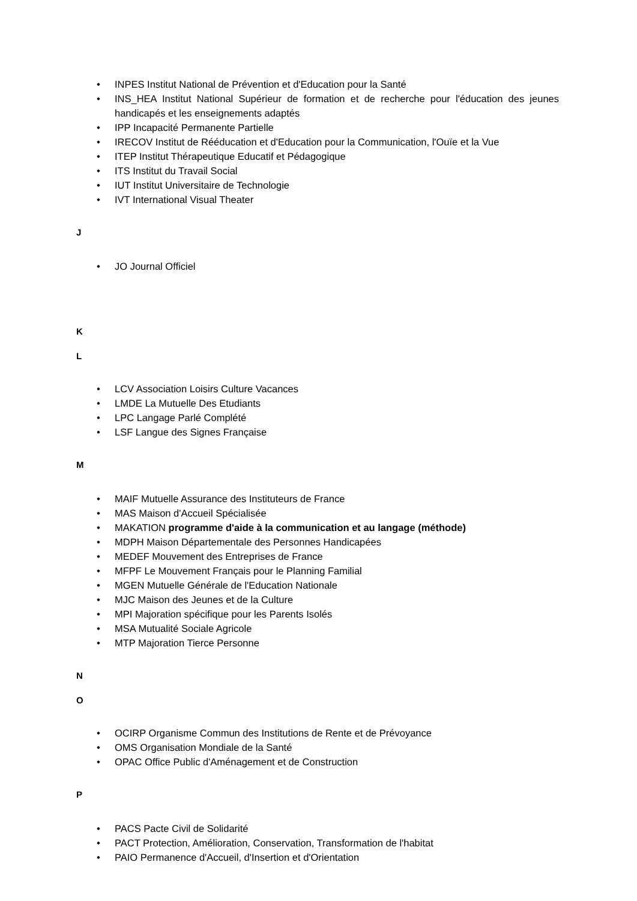• INPES Institut National de Prévention et d'Education pour la Santé
• INS_HEA Institut National Supérieur de formation et de recherche pour l'éducation des jeunes handicapés et les enseignements adaptés
• IPP Incapacité Permanente Partielle
• IRECOV Institut de Rééducation et d'Education pour la Communication, l'Ouïe et la Vue
• ITEP Institut Thérapeutique Educatif et Pédagogique
• ITS Institut du Travail Social
• IUT Institut Universitaire de Technologie
• IVT International Visual Theater
J
• JO Journal Officiel
K
L
• LCV Association Loisirs Culture Vacances
• LMDE La Mutuelle Des Etudiants
• LPC Langage Parlé Complété
• LSF Langue des Signes Française
M
• MAIF Mutuelle Assurance des Instituteurs de France
• MAS Maison d'Accueil Spécialisée
• MAKATION programme d'aide à la communication et au langage (méthode)
• MDPH Maison Départementale des Personnes Handicapées
• MEDEF Mouvement des Entreprises de France
• MFPF Le Mouvement Français pour le Planning Familial
• MGEN Mutuelle Générale de l'Education Nationale
• MJC Maison des Jeunes et de la Culture
• MPI Majoration spécifique pour les Parents Isolés
• MSA Mutualité Sociale Agricole
• MTP Majoration Tierce Personne
N
O
• OCIRP Organisme Commun des Institutions de Rente et de Prévoyance
• OMS Organisation Mondiale de la Santé
• OPAC Office Public d'Aménagement et de Construction
P
• PACS Pacte Civil de Solidarité
• PACT Protection, Amélioration, Conservation, Transformation de l'habitat
• PAIO Permanence d'Accueil, d'Insertion et d'Orientation